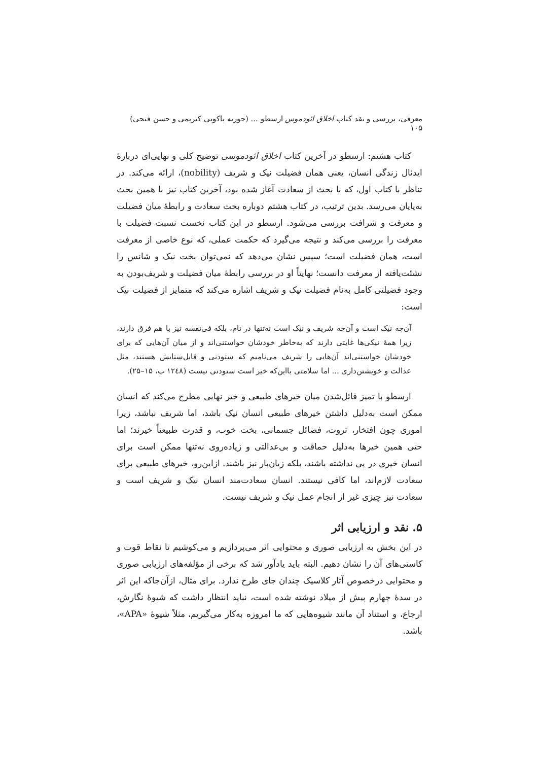معرفی، بررسی و نقد کتاب اخلاق ائودموس ارسطو ... (حوریه باکویی کتریمی و حسن فتحی) ۱۰۵
کتاب هشتم: ارسطو در آخرین کتاب اخلاق ائودموسی توضیح کلی و نهایی‌ای دربارهٔ ایدئال زندگی انسان، یعنی همان فضیلت نیک و شریف (nobility)، ارائه می‌کند. در تناظر با کتاب اول، که با بحث از سعادت آغاز شده بود، آخرین کتاب نیز با همین بحث به‌پایان می‌رسد. بدین ترتیب، در کتاب هشتم دوباره بحث سعادت و رابطهٔ میان فضیلت و معرفت و شرافت بررسی می‌شود. ارسطو در این کتاب نخست نسبت فضیلت با معرفت را بررسی می‌کند و نتیجه می‌گیرد که حکمت عملی، که نوع خاصی از معرفت است، همان فضیلت است؛ سپس نشان می‌دهد که نمی‌توان بخت نیک و شانس را نشئت‌یافته از معرفت دانست؛ نهایتاً او در بررسی رابطهٔ میان فضیلت و شریف‌بودن به وجود فضیلتی کامل به‌نام فضیلت نیک و شریف اشاره می‌کند که متمایز از فضیلت نیک است:
آن‌چه نیک است و آن‌چه شریف و نیک است نه‌تنها در نام، بلکه فی‌نفسه نیز با هم فرق دارند، زیرا همهٔ نیکی‌ها غایتی دارند که به‌خاطر خودشان خواستنی‌اند و از میان آن‌هایی که برای خودشان خواستنی‌اند آن‌هایی را شریف می‌نامیم که ستودنی و قابل‌ستایش هستند، مثل عدالت و خویشتن‌داری ... اما سلامتی با‌این‌که خیر است ستودنی نیست (۱۲٤۸ ب، ۱۵–۲۵).
ارسطو با تمیز قائل‌شدن میان خیرهای طبیعی و خیر نهایی مطرح می‌کند که انسان ممکن است به‌دلیل داشتن خیرهای طبیعی انسان نیک باشد، اما شریف نباشد، زیرا اموری چون افتخار، ثروت، فضائل جسمانی، بخت خوب، و قدرت طبیعتاً خیرند؛ اما حتی همین خیرها به‌دلیل حماقت و بی‌عدالتی و زیاده‌روی نه‌تنها ممکن است برای انسان خیری در پی نداشته باشند، بلکه زیان‌بار نیز باشند. ازاین‌رو، خیرهای طبیعی برای سعادت لازم‌اند، اما کافی نیستند. انسان سعادت‌مند انسان نیک و شریف است و سعادت نیز چیزی غیر از انجام عمل نیک و شریف نیست.
۵. نقد و ارزیابی اثر
در این بخش به ارزیابی صوری و محتوایی اثر می‌پردازیم و می‌کوشیم تا نقاط قوت و کاستی‌های آن را نشان دهیم. البته باید یادآور شد که برخی از مؤلفه‌های ارزیابی صوری و محتوایی درخصوص آثار کلاسیک چندان جای طرح ندارد. برای مثال، ازآن‌جاکه این اثر در سدهٔ چهارم پیش از میلاد نوشته شده است، نباید انتظار داشت که شیوهٔ نگارش، ارجاع، و استناد آن مانند شیوه‌هایی که ما امروزه به‌کار می‌گیریم، مثلاً شیوهٔ «APA»، باشد.